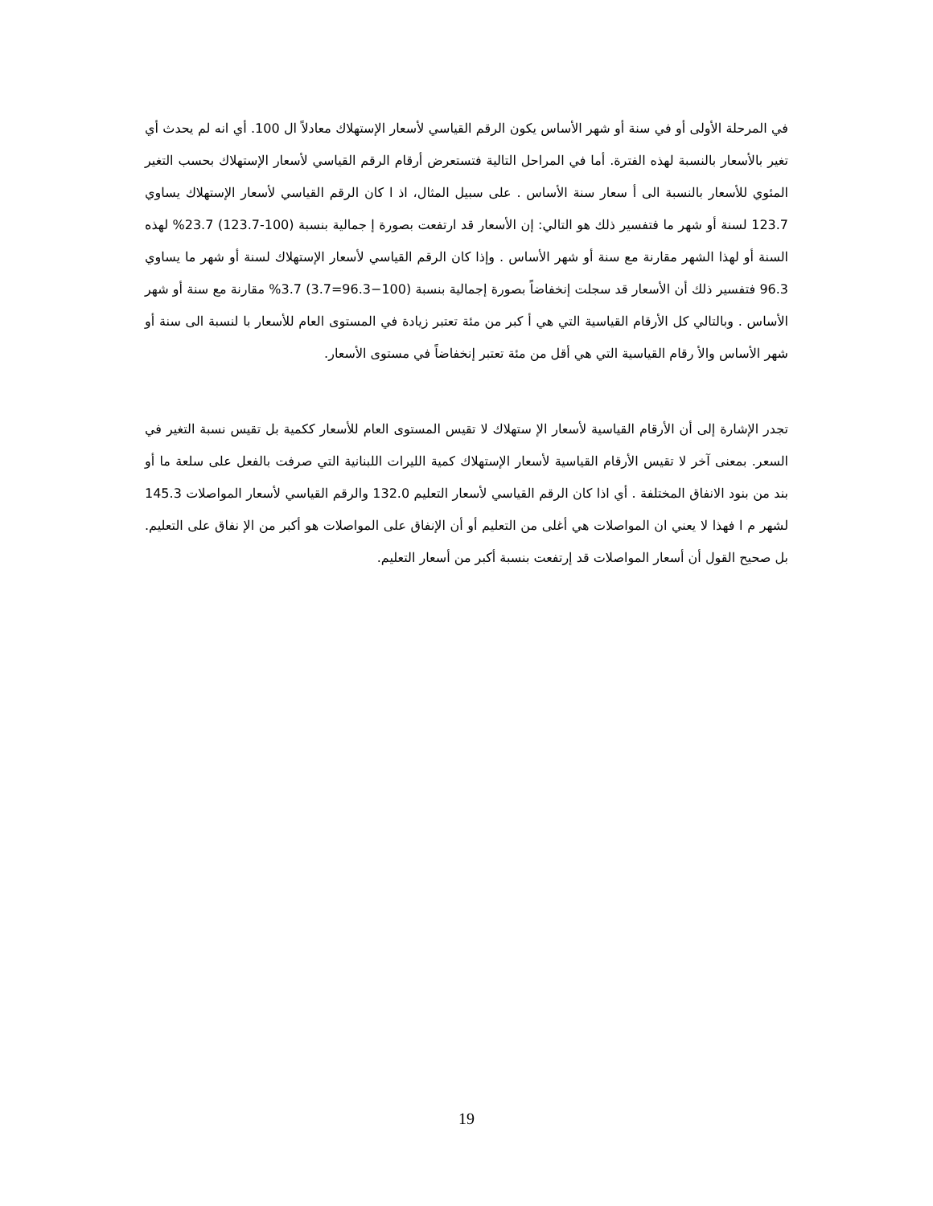في المرحلة الأولى أو في سنة أو شهر الأساس يكون الرقم القياسي لأسعار الإستهلاك معادلاً ال 100. أي انه لم يحدث أي تغير بالأسعار بالنسبة لهذه الفترة. أما في المراحل التالية فتستعرض أرقام الرقم القياسي لأسعار الإستهلاك بحسب التغير المئوي للأسعار بالنسبة الى أ سعار سنة الأساس . على سبيل المثال، اذ ا كان الرقم القياسي لأسعار الإستهلاك يساوي 123.7 لسنة أو شهر ما فتفسير ذلك هو التالي: إن الأسعار قد ارتفعت بصورة إ جمالية بنسبة (100-123.7) 23.7% لهذه السنة أو لهذا الشهر مقارنة مع سنة أو شهر الأساس . وإذا كان الرقم القياسي لأسعار الإستهلاك لسنة أو شهر ما يساوي 96.3 فتفسير ذلك أن الأسعار قد سجلت إنخفاضاً بصورة إجمالية بنسبة (100−96.3=3.7) 3.7% مقارنة مع سنة أو شهر الأساس . وبالتالي كل الأرقام القياسية التي هي أ كبر من مئة تعتبر زيادة في المستوى العام للأسعار با لنسبة الى سنة أو شهر الأساس والأ رقام القياسية التي هي أقل من مئة تعتبر إنخفاضاً في مستوى الأسعار.
تجدر الإشارة إلى أن الأرقام القياسية لأسعار الإ ستهلاك لا تقيس المستوى العام للأسعار ككمية بل تقيس نسبة التغير في السعر. بمعنى آخر لا تقيس الأرقام القياسية لأسعار الإستهلاك كمية الليرات اللبنانية التي صرفت بالفعل على سلعة ما أو بند من بنود الانفاق المختلفة . أي اذا كان الرقم القياسي لأسعار التعليم 132.0 والرقم القياسي لأسعار المواصلات 145.3 لشهر م ا فهذا لا يعني ان المواصلات هي أغلى من التعليم أو أن الإنفاق على المواصلات هو أكبر من الإ نفاق على التعليم. بل صحيح القول أن أسعار المواصلات قد إرتفعت بنسبة أكبر من أسعار التعليم.
19